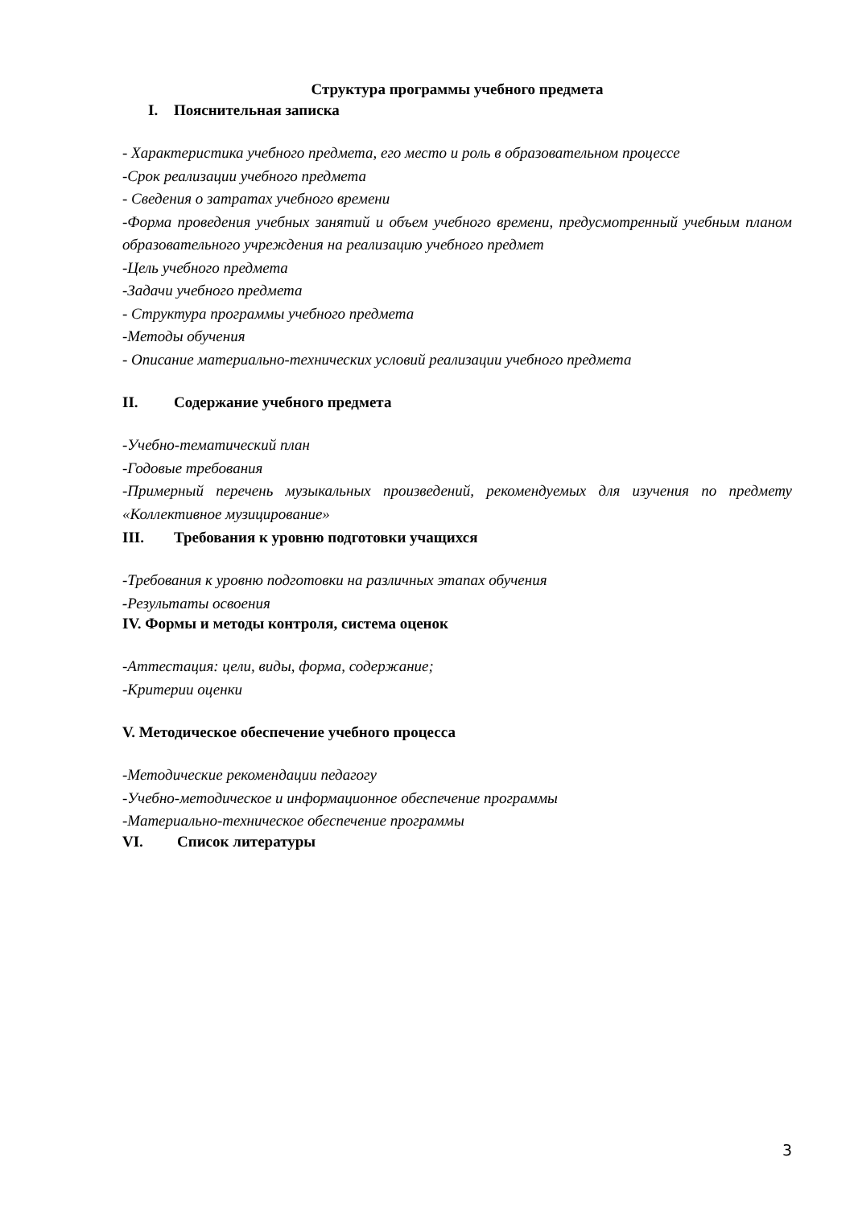Структура программы учебного предмета
I. Пояснительная записка
- Характеристика учебного предмета, его место и роль в образовательном процессе
-Срок реализации учебного предмета
- Сведения о затратах учебного времени
-Форма проведения учебных занятий и объем учебного времени, предусмотренный учебным планом образовательного учреждения на реализацию учебного предмет
-Цель учебного предмета
-Задачи учебного предмета
- Структура программы учебного предмета
-Методы обучения
- Описание материально-технических условий реализации учебного предмета
II. Содержание учебного предмета
-Учебно-тематический план
-Годовые требования
-Примерный перечень музыкальных произведений, рекомендуемых для изучения по предмету «Коллективное музицирование»
III. Требования к уровню подготовки учащихся
-Требования к уровню подготовки на различных этапах обучения
-Результаты освоения
IV. Формы и методы контроля, система оценок
-Аттестация: цели, виды, форма, содержание;
-Критерии оценки
V. Методическое обеспечение учебного процесса
-Методические рекомендации педагогу
-Учебно-методическое и информационное обеспечение программы
-Материально-техническое обеспечение программы
VI. Список литературы
3